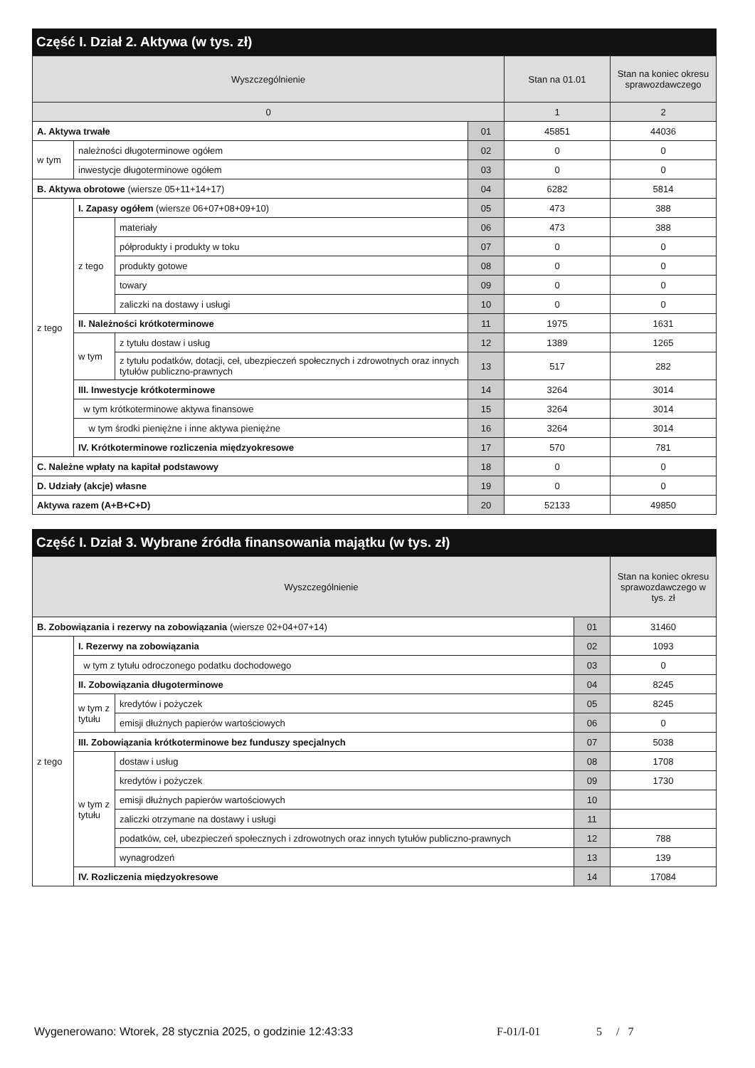Część I. Dział 2. Aktywa (w tys. zł)
| Wyszczególnienie | | | | Stan na 01.01 | Stan na koniec okresu sprawozdawczego |
| --- | --- | --- | --- | --- | --- |
| 0 | | | | 1 | 2 |
| A. Aktywa trwałe | | | 01 | 45851 | 44036 |
| w tym | należności długoterminowe ogółem | | 02 | 0 | 0 |
| | inwestycje długoterminowe ogółem | | 03 | 0 | 0 |
| B. Aktywa obrotowe (wiersze 05+11+14+17) | | | 04 | 6282 | 5814 |
| z tego | I. Zapasy ogółem (wiersze 06+07+08+09+10) | | 05 | 473 | 388 |
| | z tego | materiały | 06 | 473 | 388 |
| | | półprodukty i produkty w toku | 07 | 0 | 0 |
| | | produkty gotowe | 08 | 0 | 0 |
| | | towary | 09 | 0 | 0 |
| | | zaliczki na dostawy i usługi | 10 | 0 | 0 |
| | II. Należności krótkoterminowe | | 11 | 1975 | 1631 |
| | w tym | z tytułu dostaw i usług | 12 | 1389 | 1265 |
| | | z tytułu podatków, dotacji, ceł, ubezpieczeń społecznych i zdrowotnych oraz innych tytułów publiczno-prawnych | 13 | 517 | 282 |
| | III. Inwestycje krótkoterminowe | | 14 | 3264 | 3014 |
| | w tym krótkoterminowe aktywa finansowe | | 15 | 3264 | 3014 |
| | w tym środki pieniężne i inne aktywa pieniężne | | 16 | 3264 | 3014 |
| | IV. Krótkoterminowe rozliczenia międzyokresowe | | 17 | 570 | 781 |
| C. Należne wpłaty na kapitał podstawowy | | | 18 | 0 | 0 |
| D. Udziały (akcje) własne | | | 19 | 0 | 0 |
| Aktywa razem (A+B+C+D) | | | 20 | 52133 | 49850 |
Część I. Dział 3. Wybrane źródła finansowania majątku (w tys. zł)
| Wyszczególnienie | | | | Stan na koniec okresu sprawozdawczego w tys. zł |
| --- | --- | --- | --- | --- |
| B. Zobowiązania i rezerwy na zobowiązania (wiersze 02+04+07+14) | | | 01 | 31460 |
| z tego | I. Rezerwy na zobowiązania | | 02 | 1093 |
| | w tym z tytułu odroczonego podatku dochodowego | | 03 | 0 |
| | II. Zobowiązania długoterminowe | | 04 | 8245 |
| | w tym z tytułu | kredytów i pożyczek | 05 | 8245 |
| | | emisji dłużnych papierów wartościowych | 06 | 0 |
| | III. Zobowiązania krótkoterminowe bez funduszy specjalnych | | 07 | 5038 |
| | w tym z tytułu | dostaw i usług | 08 | 1708 |
| | | kredytów i pożyczek | 09 | 1730 |
| | | emisji dłużnych papierów wartościowych | 10 | |
| | | zaliczki otrzymane na dostawy i usługi | 11 | |
| | | podatków, ceł, ubezpieczeń społecznych i zdrowotnych oraz innych tytułów publiczno-prawnych | 12 | 788 |
| | | wynagrodzeń | 13 | 139 |
| | IV. Rozliczenia międzyokresowe | | 14 | 17084 |
Wygenerowano: Wtorek, 28 stycznia 2025, o godzinie 12:43:33 F-01/I-01 5 / 7